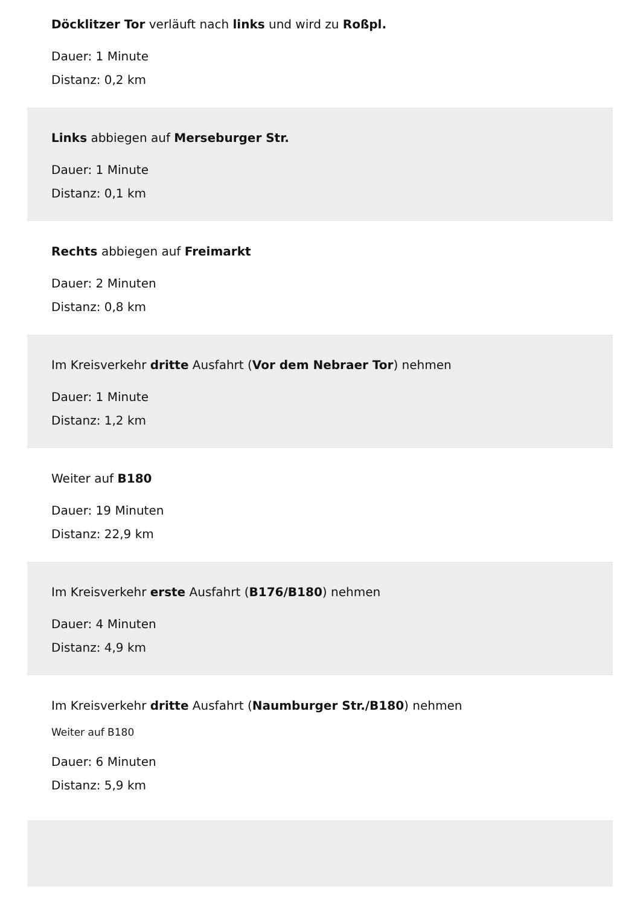Döcklitzer Tor verläuft nach links und wird zu Roßpl.
Dauer: 1 Minute
Distanz: 0,2 km
Links abbiegen auf Merseburger Str.
Dauer: 1 Minute
Distanz: 0,1 km
Rechts abbiegen auf Freimarkt
Dauer: 2 Minuten
Distanz: 0,8 km
Im Kreisverkehr dritte Ausfahrt (Vor dem Nebraer Tor) nehmen
Dauer: 1 Minute
Distanz: 1,2 km
Weiter auf B180
Dauer: 19 Minuten
Distanz: 22,9 km
Im Kreisverkehr erste Ausfahrt (B176/B180) nehmen
Dauer: 4 Minuten
Distanz: 4,9 km
Im Kreisverkehr dritte Ausfahrt (Naumburger Str./B180) nehmen
Weiter auf B180
Dauer: 6 Minuten
Distanz: 5,9 km